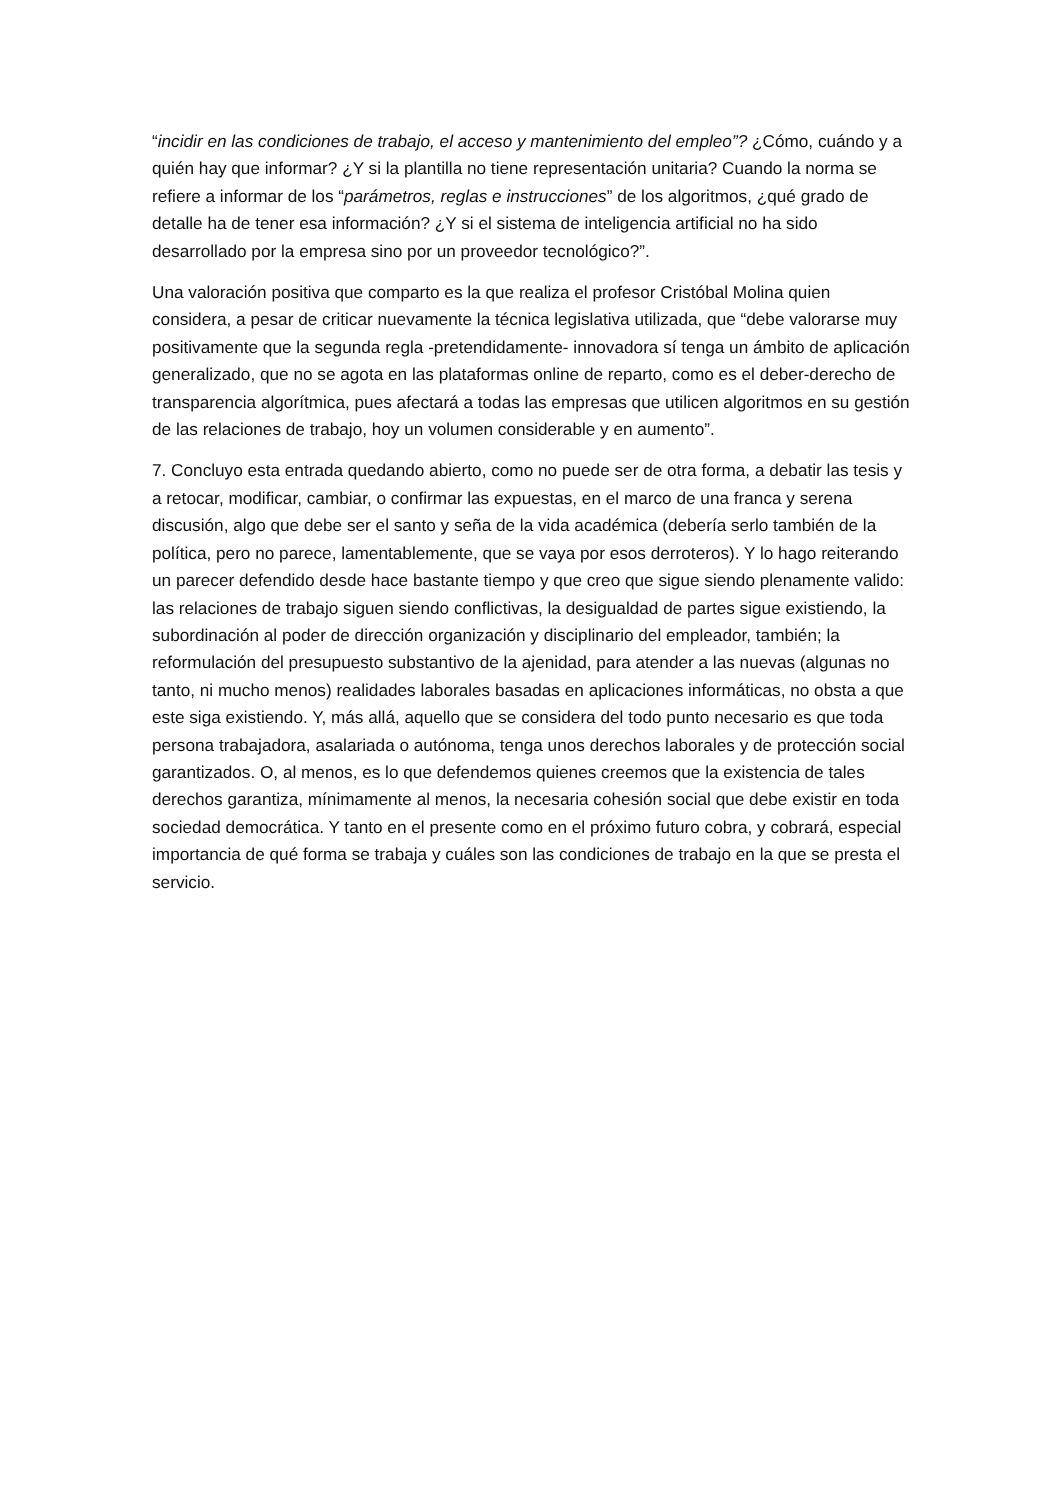“incidir en las condiciones de trabajo, el acceso y mantenimiento del empleo”? ¿Cómo, cuándo y a quién hay que informar? ¿Y si la plantilla no tiene representación unitaria? Cuando la norma se refiere a informar de los “parámetros, reglas e instrucciones” de los algoritmos, ¿qué grado de detalle ha de tener esa información? ¿Y si el sistema de inteligencia artificial no ha sido desarrollado por la empresa sino por un proveedor tecnológico?”.
Una valoración positiva que comparto es la que realiza el profesor Cristóbal Molina quien considera, a pesar de criticar nuevamente la técnica legislativa utilizada, que “debe valorarse muy positivamente que la segunda regla -pretendidamente- innovadora sí tenga un ámbito de aplicación generalizado, que no se agota en las plataformas online de reparto, como es el deber-derecho de transparencia algorítmica, pues afectará a todas las empresas que utilicen algoritmos en su gestión de las relaciones de trabajo, hoy un volumen considerable y en aumento”.
7. Concluyo esta entrada quedando abierto, como no puede ser de otra forma, a debatir las tesis y a retocar, modificar, cambiar, o confirmar las expuestas, en el marco de una franca y serena discusión, algo que debe ser el santo y seña de la vida académica (debería serlo también de la política, pero no parece, lamentablemente, que se vaya por esos derroteros). Y lo hago reiterando un parecer defendido desde hace bastante tiempo y que creo que sigue siendo plenamente valido: las relaciones de trabajo siguen siendo conflictivas, la desigualdad de partes sigue existiendo, la subordinación al poder de dirección organización y disciplinario del empleador, también; la reformulación del presupuesto substantivo de la ajenidad, para atender a las nuevas (algunas no tanto, ni mucho menos) realidades laborales basadas en aplicaciones informáticas, no obsta a que este siga existiendo. Y, más allá, aquello que se considera del todo punto necesario es que toda persona trabajadora, asalariada o autónoma, tenga unos derechos laborales y de protección social garantizados. O, al menos, es lo que defendemos quienes creemos que la existencia de tales derechos garantiza, mínimamente al menos, la necesaria cohesión social que debe existir en toda sociedad democrática. Y tanto en el presente como en el próximo futuro cobra, y cobrará, especial importancia de qué forma se trabaja y cuáles son las condiciones de trabajo en la que se presta el servicio.